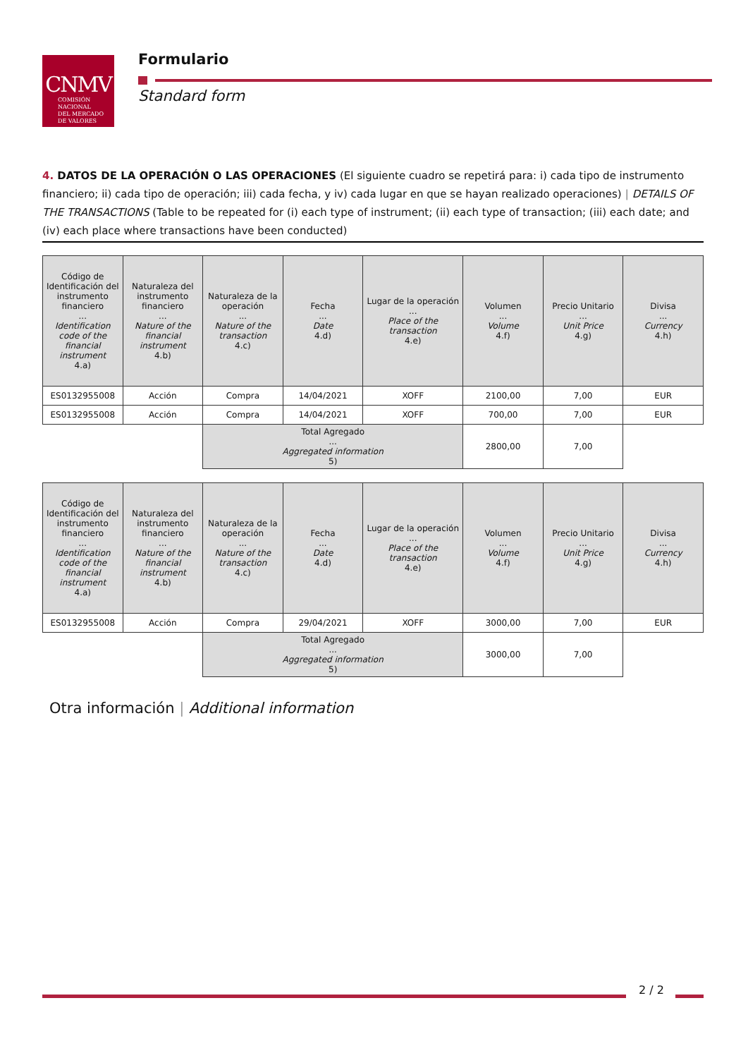CNMV
COMISIÓN
NACIONAL
DEL MERCADO
DE VALORES
Formulario
Standard form
4. DATOS DE LA OPERACIÓN O LAS OPERACIONES (El siguiente cuadro se repetirá para: i) cada tipo de instrumento financiero; ii) cada tipo de operación; iii) cada fecha, y iv) cada lugar en que se hayan realizado operaciones) | DETAILS OF THE TRANSACTIONS (Table to be repeated for (i) each type of instrument; (ii) each type of transaction; (iii) each date; and (iv) each place where transactions have been conducted)
| Código de Identificación del instrumento financiero ... Identification code of the financial instrument 4.a) | Naturaleza del instrumento financiero ... Nature of the financial instrument 4.b) | Naturaleza de la operación ... Nature of the transaction 4.c) | Fecha ... Date 4.d) | Lugar de la operación ... Place of the transaction 4.e) | Volumen ... Volume 4.f) | Precio Unitario ... Unit Price 4.g) | Divisa ... Currency 4.h) |
| --- | --- | --- | --- | --- | --- | --- | --- |
| ES0132955008 | Acción | Compra | 14/04/2021 | XOFF | 2100,00 | 7,00 | EUR |
| ES0132955008 | Acción | Compra | 14/04/2021 | XOFF | 700,00 | 7,00 | EUR |
| | | Total Agregado ... Aggregated information 5) | | | 2800,00 | 7,00 | |
| Código de Identificación del instrumento financiero ... Identification code of the financial instrument 4.a) | Naturaleza del instrumento financiero ... Nature of the financial instrument 4.b) | Naturaleza de la operación ... Nature of the transaction 4.c) | Fecha ... Date 4.d) | Lugar de la operación ... Place of the transaction 4.e) | Volumen ... Volume 4.f) | Precio Unitario ... Unit Price 4.g) | Divisa ... Currency 4.h) |
| --- | --- | --- | --- | --- | --- | --- | --- |
| ES0132955008 | Acción | Compra | 29/04/2021 | XOFF | 3000,00 | 7,00 | EUR |
| | | Total Agregado ... Aggregated information 5) | | | 3000,00 | 7,00 | |
Otra información | Additional information
2 / 2